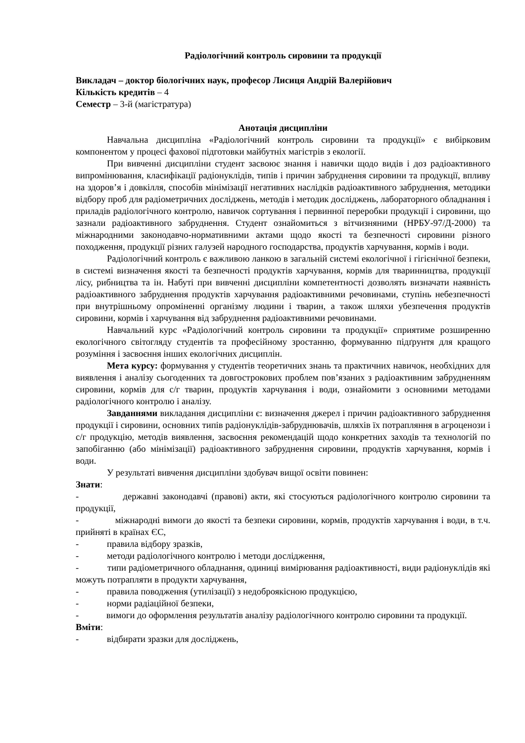Радіологічний контроль сировини та продукції
Викладач – доктор біологічних наук, професор Лисиця Андрій Валерійович
Кількість кредитів – 4
Семестр – 3-й (магістратура)
Анотація дисципліни
Навчальна дисципліна «Радіологічний контроль сировини та продукції» є вибірковим компонентом у процесі фахової підготовки майбутніх магістрів з екології.
При вивченні дисципліни студент засвоює знання і навички щодо видів і доз радіоактивного випромінювання, класифікації радіонуклідів, типів і причин забруднення сировини та продукції, впливу на здоров’я і довкілля, способів мінімізації негативних наслідків радіоактивного забруднення, методики відбору проб для радіометричних досліджень, методів і методик досліджень, лабораторного обладнання і приладів радіологічного контролю, навичок сортування і первинної переробки продукції і сировини, що зазнали радіоактивного забруднення. Студент ознайомиться з вітчизняними (НРБУ-97/Д-2000) та міжнародними законодавчо-нормативними актами щодо якості та безпечності сировини різного походження, продукції різних галузей народного господарства, продуктів харчування, кормів і води.
Радіологічний контроль є важливою ланкою в загальній системі екологічної і гігієнічної безпеки, в системі визначення якості та безпечності продуктів харчування, кормів для тваринництва, продукції лісу, рибництва та ін. Набуті при вивченні дисципліни компетентності дозволять визначати наявність радіоактивного забруднення продуктів харчування радіоактивними речовинами, ступінь небезпечності при внутрішньому опроміненні організму людини і тварин, а також шляхи убезпечення продуктів сировини, кормів і харчування від забруднення радіоактивними речовинами.
Навчальний курс «Радіологічний контроль сировини та продукції» сприятиме розширенню екологічного світогляду студентів та професійному зростанню, формуванню підґрунтя для кращого розуміння і засвоєння інших екологічних дисциплін.
Мета курсу: формування у студентів теоретичних знань та практичних навичок, необхідних для виявлення і аналізу сьогоденних та довгострокових проблем пов’язаних з радіоактивним забрудненням сировини, кормів для с/г тварин, продуктів харчування і води, ознайомити з основними методами радіологічного контролю і аналізу.
Завданнями викладання дисципліни є: визначення джерел і причин радіоактивного забруднення продукції і сировини, основних типів радіонуклідів-забруднювачів, шляхів їх потрапляння в агроценози і с/г продукцію, методів виявлення, засвоєння рекомендацій щодо конкретних заходів та технологій по запобіганню (або мінімізації) радіоактивного забруднення сировини, продуктів харчування, кормів і води.
У результаті вивчення дисципліни здобувач вищої освіти повинен:
Знати:
- державні законодавчі (правові) акти, які стосуються радіологічного контролю сировини та продукції,
- міжнародні вимоги до якості та безпеки сировини, кормів, продуктів харчування і води, в т.ч. прийняті в країнах ЄС,
- правила відбору зразків,
- методи радіологічного контролю і методи дослідження,
- типи радіометричного обладнання, одиниці вимірювання радіоактивності, види радіонуклідів які можуть потрапляти в продукти харчування,
- правила поводження (утилізації) з недоброякісною продукцією,
- норми радіаційної безпеки,
- вимоги до оформлення результатів аналізу радіологічного контролю сировини та продукції.
Вміти:
- відбирати зразки для досліджень,